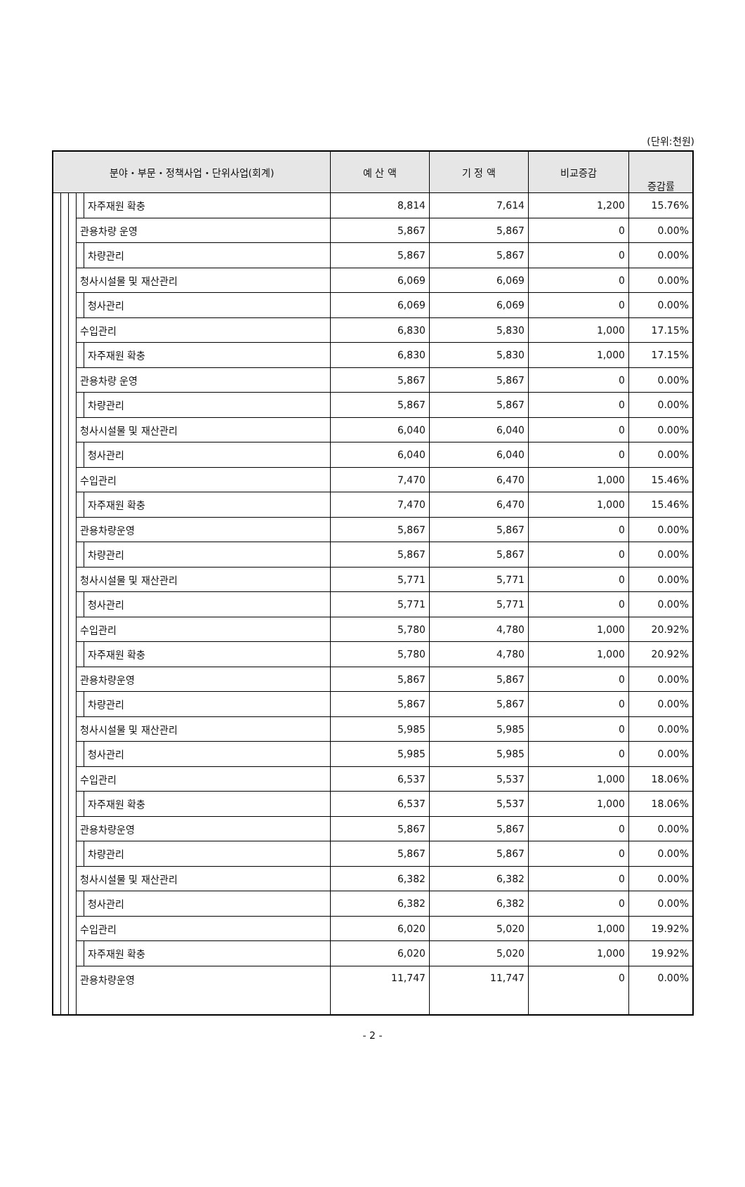(단위:천원)
| 분야・부문・정책사업・단위사업(회계) | | | | | 예 산 액 | 기 정 액 | 비교증감 | 증감률 |
| --- | --- | --- | --- | --- | --- | --- | --- | --- |
| | | | | 자주재원 확충 | 8,814 | 7,614 | 1,200 | 15.76% |
| | | | 관용차량 운영 | | 5,867 | 5,867 | 0 | 0.00% |
| | | | | 차량관리 | 5,867 | 5,867 | 0 | 0.00% |
| | | | 청사시설물 및 재산관리 | | 6,069 | 6,069 | 0 | 0.00% |
| | | | | 청사관리 | 6,069 | 6,069 | 0 | 0.00% |
| | | | 수입관리 | | 6,830 | 5,830 | 1,000 | 17.15% |
| | | | | 자주재원 확충 | 6,830 | 5,830 | 1,000 | 17.15% |
| | | | 관용차량 운영 | | 5,867 | 5,867 | 0 | 0.00% |
| | | | | 차량관리 | 5,867 | 5,867 | 0 | 0.00% |
| | | | 청사시설물 및 재산관리 | | 6,040 | 6,040 | 0 | 0.00% |
| | | | | 청사관리 | 6,040 | 6,040 | 0 | 0.00% |
| | | | 수입관리 | | 7,470 | 6,470 | 1,000 | 15.46% |
| | | | | 자주재원 확충 | 7,470 | 6,470 | 1,000 | 15.46% |
| | | | 관용차량운영 | | 5,867 | 5,867 | 0 | 0.00% |
| | | | | 차량관리 | 5,867 | 5,867 | 0 | 0.00% |
| | | | 청사시설물 및 재산관리 | | 5,771 | 5,771 | 0 | 0.00% |
| | | | | 청사관리 | 5,771 | 5,771 | 0 | 0.00% |
| | | | 수입관리 | | 5,780 | 4,780 | 1,000 | 20.92% |
| | | | | 자주재원 확충 | 5,780 | 4,780 | 1,000 | 20.92% |
| | | | 관용차량운영 | | 5,867 | 5,867 | 0 | 0.00% |
| | | | | 차량관리 | 5,867 | 5,867 | 0 | 0.00% |
| | | | 청사시설물 및 재산관리 | | 5,985 | 5,985 | 0 | 0.00% |
| | | | | 청사관리 | 5,985 | 5,985 | 0 | 0.00% |
| | | | 수입관리 | | 6,537 | 5,537 | 1,000 | 18.06% |
| | | | | 자주재원 확충 | 6,537 | 5,537 | 1,000 | 18.06% |
| | | | 관용차량운영 | | 5,867 | 5,867 | 0 | 0.00% |
| | | | | 차량관리 | 5,867 | 5,867 | 0 | 0.00% |
| | | | 청사시설물 및 재산관리 | | 6,382 | 6,382 | 0 | 0.00% |
| | | | | 청사관리 | 6,382 | 6,382 | 0 | 0.00% |
| | | | 수입관리 | | 6,020 | 5,020 | 1,000 | 19.92% |
| | | | | 자주재원 확충 | 6,020 | 5,020 | 1,000 | 19.92% |
| | | | 관용차량운영 | | 11,747 | 11,747 | 0 | 0.00% |
- 2 -